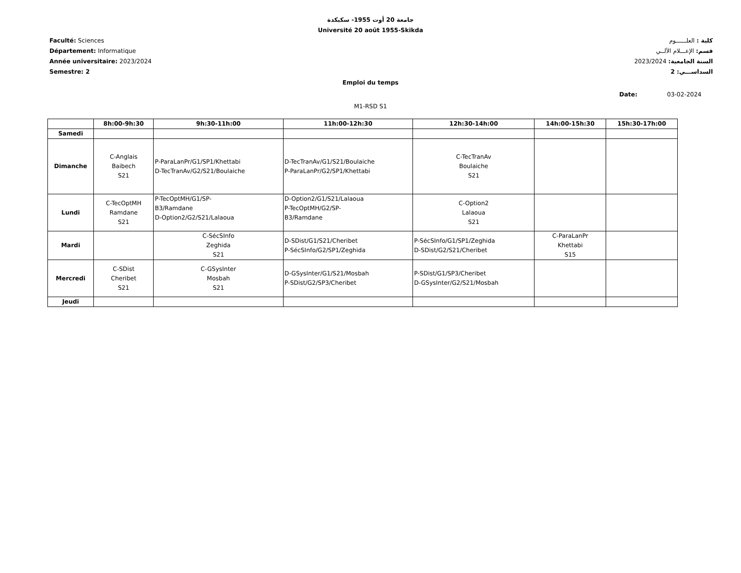جامعة 20 أوت 1955- سكيكدة
Université 20 août 1955-Skikda
Faculté: Sciences
Département: Informatique
Année universitaire: 2023/2024
Semestre: 2
كلية : العلــــــوم
قسم: الإعـــلام الآلــي
السنة الجامعية: 2023/2024
السداســـي: 2
Emploi du temps
Date: 03-02-2024
M1-RSD S1
| | 8h:00-9h:30 | 9h:30-11h:00 | 11h:00-12h:30 | 12h:30-14h:00 | 14h:00-15h:30 | 15h:30-17h:00 |
| --- | --- | --- | --- | --- | --- | --- |
| Samedi | | | | | | |
| Dimanche | C-Anglais Baibech S21 | P-ParaLanPr/G1/SP1/Khettabi D-TecTranAv/G2/S21/Boulaiche | D-TecTranAv/G1/S21/Boulaiche P-ParaLanPr/G2/SP1/Khettabi | C-TecTranAv Boulaiche S21 | | |
| Lundi | C-TecOptMH Ramdane S21 | P-TecOptMH/G1/SP- B3/Ramdane D-Option2/G2/S21/Lalaoua | D-Option2/G1/S21/Lalaoua P-TecOptMH/G2/SP- B3/Ramdane | C-Option2 Lalaoua S21 | | |
| Mardi | | C-SécSInfo Zeghida S21 | D-SDist/G1/S21/Cheribet P-SécSInfo/G2/SP1/Zeghida | P-SécSInfo/G1/SP1/Zeghida D-SDist/G2/S21/Cheribet | C-ParaLanPr Khettabi S15 | |
| Mercredi | C-SDist Cheribet S21 | C-GSysInter Mosbah S21 | D-GSysInter/G1/S21/Mosbah P-SDist/G2/SP3/Cheribet | P-SDist/G1/SP3/Cheribet D-GSysInter/G2/S21/Mosbah | | |
| Jeudi | | | | | | |